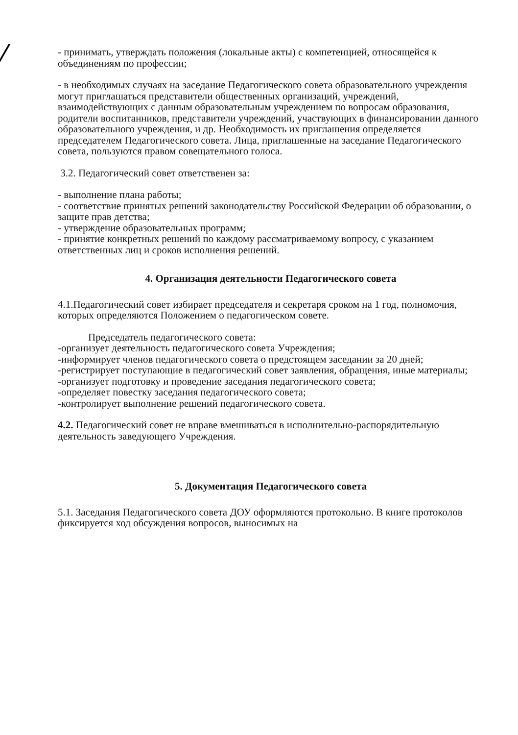- принимать, утверждать положения (локальные акты) с компетенцией, относящейся к объединениям по профессии;
- в необходимых случаях на заседание Педагогического совета образовательного учреждения могут приглашаться представители общественных организаций, учреждений, взаимодействующих с данным образовательным учреждением по вопросам образования, родители воспитанников, представители учреждений, участвующих в финансировании данного образовательного учреждения, и др. Необходимость их приглашения определяется председателем Педагогического совета. Лица, приглашенные на заседание Педагогического совета, пользуются правом совещательного голоса.
3.2. Педагогический совет ответственен за:
- выполнение плана работы;
- соответствие принятых решений законодательству Российской Федерации об образовании, о защите прав детства;
- утверждение образовательных программ;
- принятие конкретных решений по каждому рассматриваемому вопросу, с указанием ответственных лиц и сроков исполнения решений.
4. Организация деятельности Педагогического совета
4.1.Педагогический совет избирает председателя и секретаря сроком на 1 год, полномочия, которых определяются Положением о педагогическом совете.
Председатель педагогического совета:
-организует деятельность педагогического совета Учреждения;
-информирует членов педагогического совета о предстоящем заседании за 20 дней;
-регистрирует поступающие в педагогический совет заявления, обращения, иные материалы;
-организует подготовку и проведение заседания педагогического совета;
-определяет повестку заседания педагогического совета;
-контролирует выполнение решений педагогического совета.
4.2. Педагогический совет не вправе вмешиваться в исполнительно-распорядительную деятельность заведующего Учреждения.
5. Документация Педагогического совета
5.1. Заседания Педагогического совета ДОУ оформляются протокольно. В книге протоколов фиксируется ход обсуждения вопросов, выносимых на